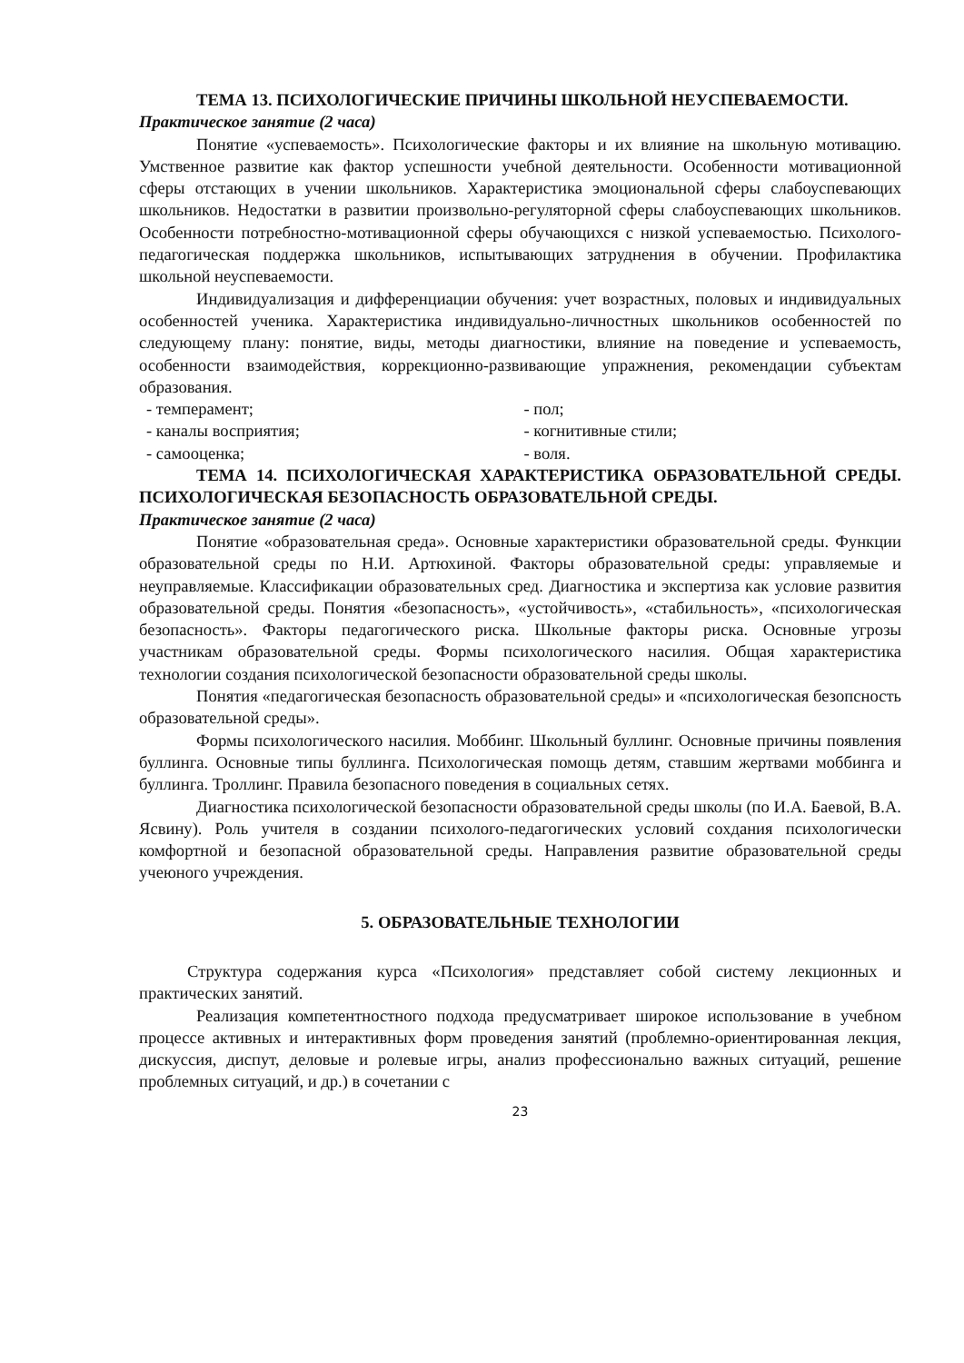ТЕМА 13. ПСИХОЛОГИЧЕСКИЕ ПРИЧИНЫ ШКОЛЬНОЙ НЕУСПЕВАЕМОСТИ.
Практическое занятие (2 часа)
Понятие «успеваемость». Психологические факторы и их влияние на школьную мотивацию. Умственное развитие как фактор успешности учебной деятельности. Особенности мотивационной сферы отстающих в учении школьников. Характеристика эмоциональной сферы слабоуспевающих школьников. Недостатки в развитии произвольно-регуляторной сферы слабоуспевающих школьников. Особенности потребностно-мотивационной сферы обучающихся с низкой успеваемостью. Психолого-педагогическая поддержка школьников, испытывающих затруднения в обучении. Профилактика школьной неуспеваемости.
Индивидуализация и дифференциации обучения: учет возрастных, половых и индивидуальных особенностей ученика. Характеристика индивидуально-личностных школьников особенностей по следующему плану: понятие, виды, методы диагностики, влияние на поведение и успеваемость, особенности взаимодействия, коррекционно-развивающие упражнения, рекомендации субъектам образования.
- темперамент; - пол;
- каналы восприятия; - когнитивные стили;
- самооценка; - воля.
ТЕМА 14. ПСИХОЛОГИЧЕСКАЯ ХАРАКТЕРИСТИКА ОБРАЗОВАТЕЛЬНОЙ СРЕДЫ. ПСИХОЛОГИЧЕСКАЯ БЕЗОПАСНОСТЬ ОБРАЗОВАТЕЛЬНОЙ СРЕДЫ.
Практическое занятие (2 часа)
Понятие «образовательная среда». Основные характеристики образовательной среды. Функции образовательной среды по Н.И. Артюхиной. Факторы образовательной среды: управляемые и неуправляемые. Классификации образовательных сред. Диагностика и экспертиза как условие развития образовательной среды. Понятия «безопасность», «устойчивость», «стабильность», «психологическая безопасность». Факторы педагогического риска. Школьные факторы риска. Основные угрозы участникам образовательной среды. Формы психологического насилия. Общая характеристика технологии создания психологической безопасности образовательной среды школы.
Понятия «педагогическая безопасность образовательной среды» и «психологическая безопсность образовательной среды».
Формы психологического насилия. Моббинг. Школьный буллинг. Основные причины появления буллинга. Основные типы буллинга. Психологическая помощь детям, ставшим жертвами моббинга и буллинга. Троллинг. Правила безопасного поведения в социальных сетях.
Диагностика психологической безопасности образовательной среды школы (по И.А. Баевой, В.А. Ясвину). Роль учителя в создании психолого-педагогических условий сохдания психологически комфортной и безопасной образовательной среды. Направления развитие образовательной среды учеюного учреждения.
5. ОБРАЗОВАТЕЛЬНЫЕ ТЕХНОЛОГИИ
Структура содержания курса «Психология» представляет собой систему лекционных и практических занятий.
Реализация компетентностного подхода предусматривает широкое использование в учебном процессе активных и интерактивных форм проведения занятий (проблемно-ориентированная лекция, дискуссия, диспут, деловые и ролевые игры, анализ профессионально важных ситуаций, решение проблемных ситуаций, и др.) в сочетании с
23